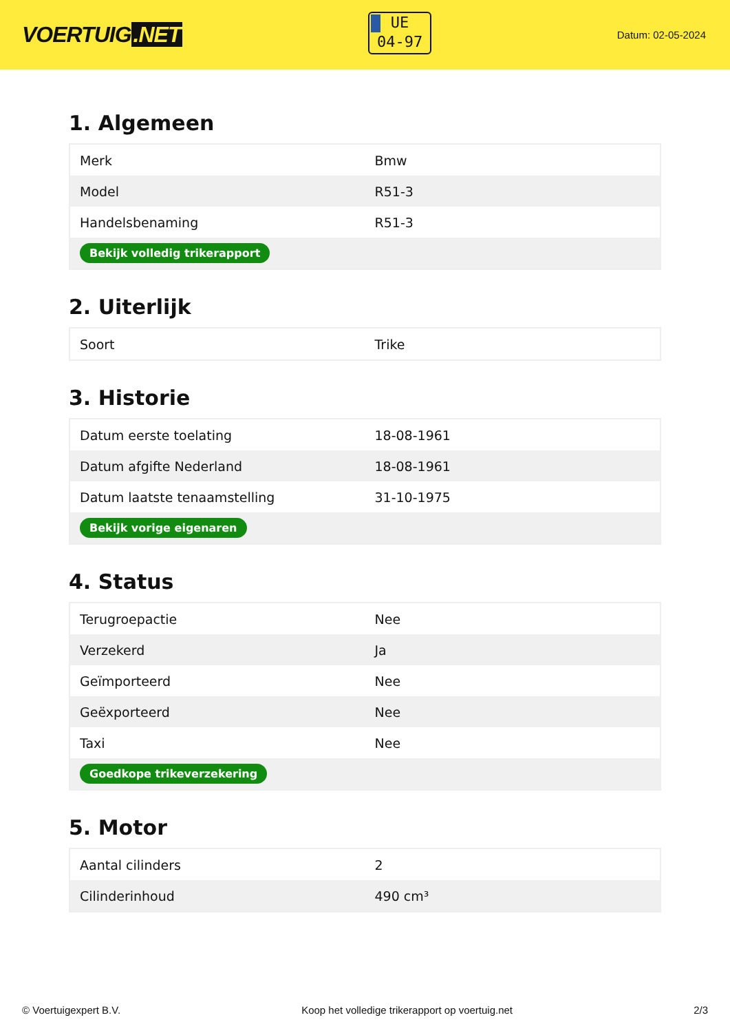VOERTUIG.NET
UE
04-97
Datum: 02-05-2024
1. Algemeen
| Merk | Bmw |
| Model | R51-3 |
| Handelsbenaming | R51-3 |
| Bekijk volledig trikerapport | |
2. Uiterlijk
| Soort | Trike |
3. Historie
| Datum eerste toelating | 18-08-1961 |
| Datum afgifte Nederland | 18-08-1961 |
| Datum laatste tenaamstelling | 31-10-1975 |
| Bekijk vorige eigenaren | |
4. Status
| Terugroepactie | Nee |
| Verzekerd | Ja |
| Geïmporteerd | Nee |
| Geëxporteerd | Nee |
| Taxi | Nee |
| Goedkope trikeverzekering | |
5. Motor
| Aantal cilinders | 2 |
| Cilinderinhoud | 490 cm³ |
© Voertuigexpert B.V. Koop het volledige trikerapport op voertuig.net 2/3